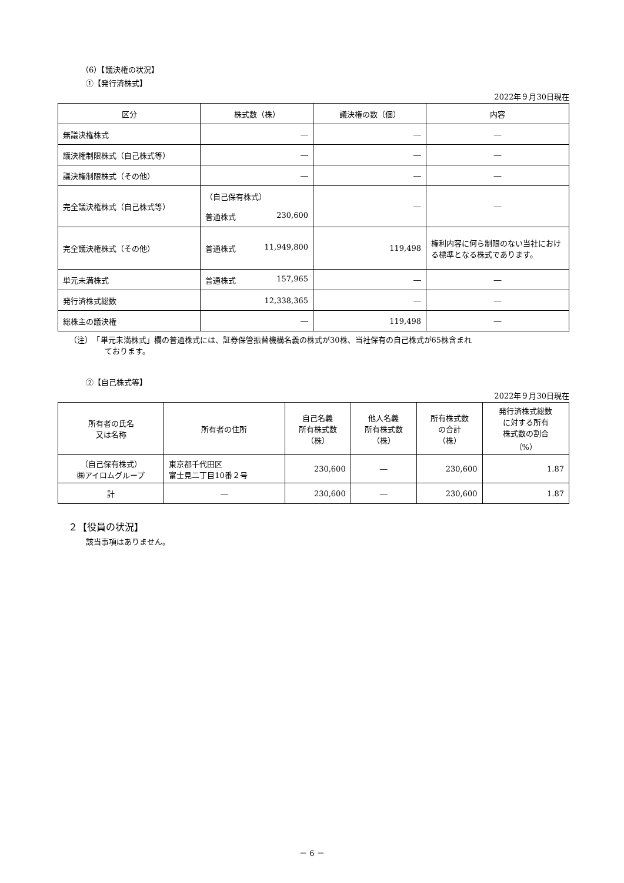（6）【議決権の状況】
①【発行済株式】
2022年９月30日現在
| 区分 | 株式数（株） | 議決権の数（個） | 内容 |
| --- | --- | --- | --- |
| 無議決権株式 | ― | ― | ― |
| 議決権制限株式（自己株式等） | ― | ― | ― |
| 議決権制限株式（その他） | ― | ― | ― |
| 完全議決権株式（自己株式等） | （自己保有株式） 普通株式 230,600 | ― | ― |
| 完全議決権株式（その他） | 普通株式 11,949,800 | 119,498 | 権利内容に何ら制限のない当社における標準となる株式であります。 |
| 単元未満株式 | 普通株式 157,965 | ― | ― |
| 発行済株式総数 | 12,338,365 | ― | ― |
| 総株主の議決権 | ― | 119,498 | ― |
（注）　「単元未満株式」欄の普通株式には、証券保管振替機構名義の株式が30株、当社保有の自己株式が65株含まれ
ております。
②【自己株式等】
2022年９月30日現在
| 所有者の氏名 又は名称 | 所有者の住所 | 自己名義 所有株式数 （株） | 他人名義 所有株式数 （株） | 所有株式数 の合計 （株） | 発行済株式総数 に対する所有 株式数の割合 （%） |
| --- | --- | --- | --- | --- | --- |
| （自己保有株式） ㈱アイロムグループ | 東京都千代田区 富士見二丁目10番２号 | 230,600 | ― | 230,600 | 1.87 |
| 計 | ― | 230,600 | ― | 230,600 | 1.87 |
２【役員の状況】
該当事項はありません。
－ 6 －